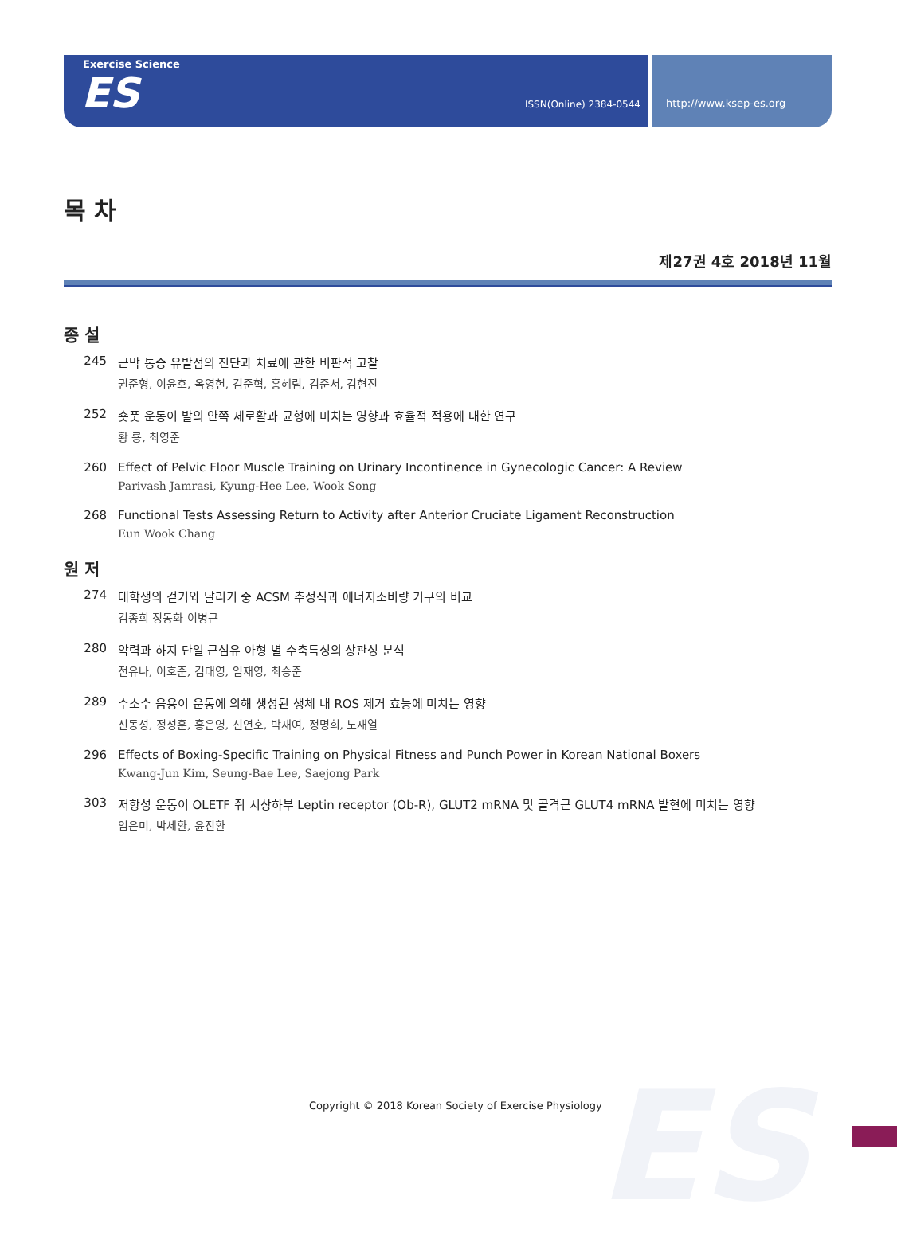ES
Exercise Science
ES ISSN(Online) 2384-0544
http://www.ksep-es.org
목 차
제27권 4호 2018년 11월
종 설
245 근막 통증 유발점의 진단과 치료에 관한 비판적 고찰
권준형, 이윤호, 옥영헌, 김준혁, 홍혜림, 김준서, 김현진
252 숏풋 운동이 발의 안쪽 세로활과 균형에 미치는 영향과 효율적 적용에 대한 연구
황 룡, 최영준
260 Effect of Pelvic Floor Muscle Training on Urinary Incontinence in Gynecologic Cancer: A Review
Parivash Jamrasi, Kyung-Hee Lee, Wook Song
268 Functional Tests Assessing Return to Activity after Anterior Cruciate Ligament Reconstruction
Eun Wook Chang
원 저
274 대학생의 걷기와 달리기 중 ACSM 추정식과 에너지소비량 기구의 비교
김종희 정동화 이병근
280 악력과 하지 단일 근섬유 아형 별 수축특성의 상관성 분석
전유나, 이호준, 김대영, 임재영, 최승준
289 수소수 음용이 운동에 의해 생성된 생체 내 ROS 제거 효능에 미치는 영향
신동성, 정성훈, 홍은영, 신연호, 박재여, 정명희, 노재열
296 Effects of Boxing-Specific Training on Physical Fitness and Punch Power in Korean National Boxers
Kwang-Jun Kim, Seung-Bae Lee, Saejong Park
303 저항성 운동이 OLETF 쥐 시상하부 Leptin receptor (Ob-R), GLUT2 mRNA 및 골격근 GLUT4 mRNA 발현에 미치는 영향
임은미, 박세환, 윤진환
Copyright © 2018 Korean Society of Exercise Physiology